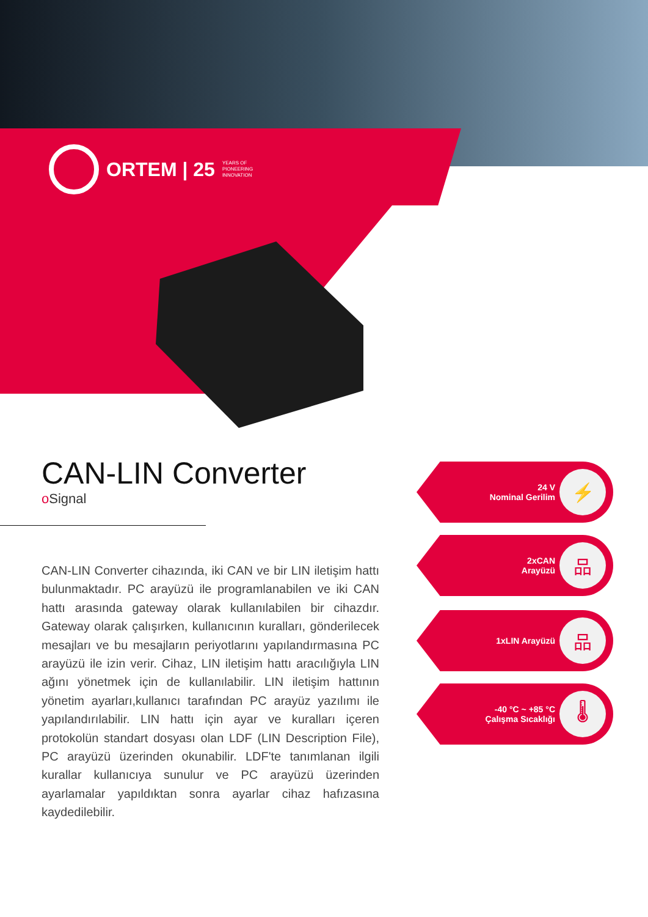ORTEM | 25 YEARS OF
PIONEERING
INNOVATION
CAN-LIN Converter
o Signal
CAN-LIN Converter cihazında, iki CAN ve bir LIN iletişim hattı bulunmaktadır. PC arayüzü ile programlanabilen ve iki CAN hattı arasında gateway olarak kullanılabilen bir cihazdır. Gateway olarak çalışırken, kullanıcının kuralları, gönderilecek mesajları ve bu mesajların periyotlarını yapılandırmasına PC arayüzü ile izin verir. Cihaz, LIN iletişim hattı aracılığıyla LIN ağını yönetmek için de kullanılabilir. LIN iletişim hattının yönetim ayarları,kullanıcı tarafından PC arayüz yazılımı ile yapılandırılabilir. LIN hattı için ayar ve kuralları içeren protokolün standart dosyası olan LDF (LIN Description File), PC arayüzü üzerinden okunabilir. LDF'te tanımlanan ilgili kurallar kullanıcıya sunulur ve PC arayüzü üzerinden ayarlamalar yapıldıktan sonra ayarlar cihaz hafızasına kaydedilebilir.
24 V
Nominal Gerilim
⚡
2xCAN
Arayüzü
品
1xLIN Arayüzü
品
-40 °C ~ +85 °C
Çalışma Sıcaklığı
🌡